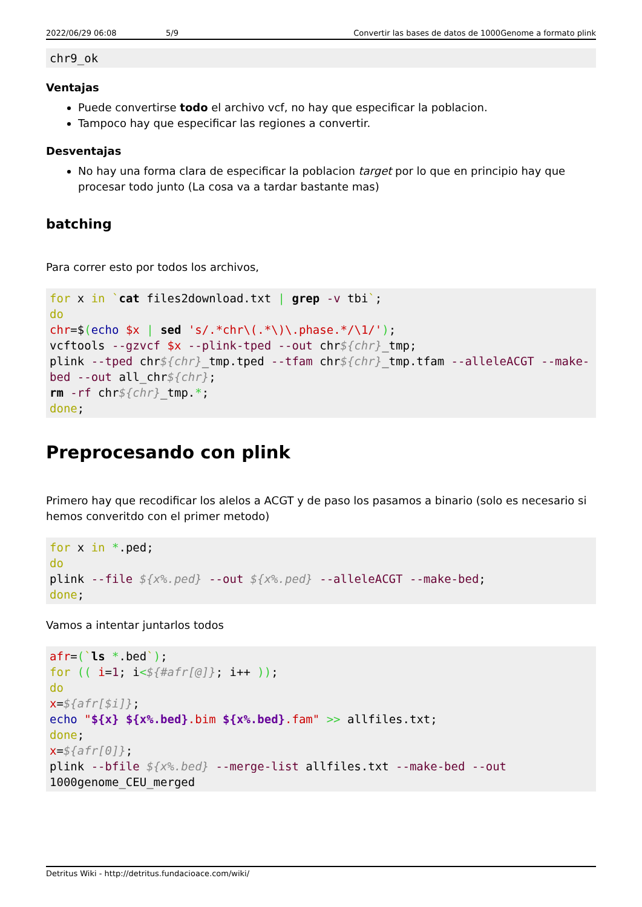2022/06/29 06:08 5/9 Convertir las bases de datos de 1000Genome a formato plink
chr9_ok
Ventajas
Puede convertirse todo el archivo vcf, no hay que especificar la poblacion.
Tampoco hay que especificar las regiones a convertir.
Desventajas
No hay una forma clara de especificar la poblacion target por lo que en principio hay que procesar todo junto (La cosa va a tardar bastante mas)
batching
Para correr esto por todos los archivos,
for x in `cat files2download.txt | grep -v tbi`;
do
chr=$(echo $x | sed 's/.*chr\(.*\)\.phase.*/\1/');
vcftools --gzvcf $x --plink-tped --out chr${chr}_tmp;
plink --tped chr${chr}_tmp.tped --tfam chr${chr}_tmp.tfam --alleleACGT --make-bed --out all_chr${chr};
rm -rf chr${chr}_tmp.*;
done;
Preprocesando con plink
Primero hay que recodificar los alelos a ACGT y de paso los pasamos a binario (solo es necesario si hemos converitdo con el primer metodo)
for x in *.ped;
do
plink --file ${x%.ped} --out ${x%.ped} --alleleACGT --make-bed;
done;
Vamos a intentar juntarlos todos
afr=(`ls *.bed`);
for (( i=1; i<${#afr[@]}; i++ ));
do
x=${afr[$i]};
echo "${x} ${x%.bed}.bim ${x%.bed}.fam" >> allfiles.txt;
done;
x=${afr[0]};
plink --bfile ${x%.bed} --merge-list allfiles.txt --make-bed --out
1000genome_CEU_merged
Detritus Wiki - http://detritus.fundacioace.com/wiki/